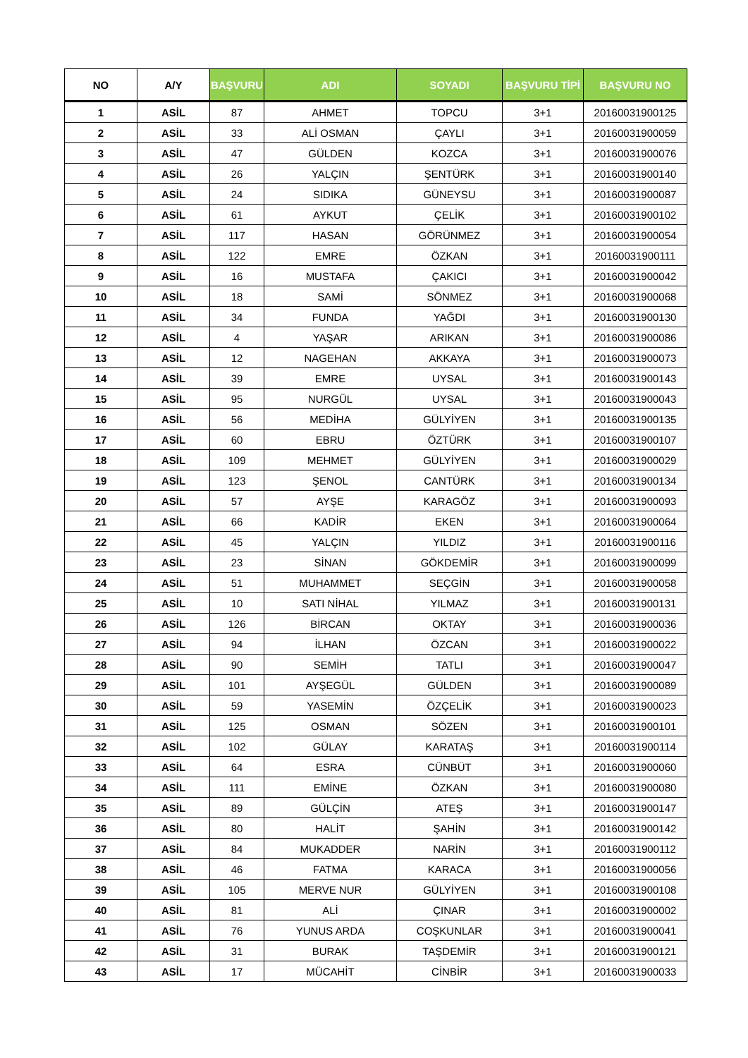| NO | A/Y | BAŞVURU | ADI | SOYADI | BAŞVURU TİPİ | BAŞVURU NO |
| --- | --- | --- | --- | --- | --- | --- |
| 1 | ASİL | 87 | AHMET | TOPCU | 3+1 | 20160031900125 |
| 2 | ASİL | 33 | ALİ OSMAN | ÇAYLI | 3+1 | 20160031900059 |
| 3 | ASİL | 47 | GÜLDEN | KOZCA | 3+1 | 20160031900076 |
| 4 | ASİL | 26 | YALÇIN | ŞENTÜRK | 3+1 | 20160031900140 |
| 5 | ASİL | 24 | SIDIKA | GÜNEYSU | 3+1 | 20160031900087 |
| 6 | ASİL | 61 | AYKUT | ÇELİK | 3+1 | 20160031900102 |
| 7 | ASİL | 117 | HASAN | GÖRÜNMEZ | 3+1 | 20160031900054 |
| 8 | ASİL | 122 | EMRE | ÖZKAN | 3+1 | 20160031900111 |
| 9 | ASİL | 16 | MUSTAFA | ÇAKICI | 3+1 | 20160031900042 |
| 10 | ASİL | 18 | SAMİ | SÖNMEZ | 3+1 | 20160031900068 |
| 11 | ASİL | 34 | FUNDA | YAĞDI | 3+1 | 20160031900130 |
| 12 | ASİL | 4 | YAŞAR | ARIKAN | 3+1 | 20160031900086 |
| 13 | ASİL | 12 | NAGEHAN | AKKAYA | 3+1 | 20160031900073 |
| 14 | ASİL | 39 | EMRE | UYSAL | 3+1 | 20160031900143 |
| 15 | ASİL | 95 | NURGÜL | UYSAL | 3+1 | 20160031900043 |
| 16 | ASİL | 56 | MEDİHA | GÜLYİYEN | 3+1 | 20160031900135 |
| 17 | ASİL | 60 | EBRU | ÖZTÜRK | 3+1 | 20160031900107 |
| 18 | ASİL | 109 | MEHMET | GÜLYİYEN | 3+1 | 20160031900029 |
| 19 | ASİL | 123 | ŞENOL | CANTÜRK | 3+1 | 20160031900134 |
| 20 | ASİL | 57 | AYŞE | KARAGÖZ | 3+1 | 20160031900093 |
| 21 | ASİL | 66 | KADİR | EKEN | 3+1 | 20160031900064 |
| 22 | ASİL | 45 | YALÇIN | YILDIZ | 3+1 | 20160031900116 |
| 23 | ASİL | 23 | SİNAN | GÖKDEMİR | 3+1 | 20160031900099 |
| 24 | ASİL | 51 | MUHAMMET | SEÇGİN | 3+1 | 20160031900058 |
| 25 | ASİL | 10 | SATI NİHAL | YILMAZ | 3+1 | 20160031900131 |
| 26 | ASİL | 126 | BİRCAN | OKTAY | 3+1 | 20160031900036 |
| 27 | ASİL | 94 | İLHAN | ÖZCAN | 3+1 | 20160031900022 |
| 28 | ASİL | 90 | SEMİH | TATLI | 3+1 | 20160031900047 |
| 29 | ASİL | 101 | AYŞEGÜL | GÜLDEN | 3+1 | 20160031900089 |
| 30 | ASİL | 59 | YASEMİN | ÖZÇELİK | 3+1 | 20160031900023 |
| 31 | ASİL | 125 | OSMAN | SÖZEN | 3+1 | 20160031900101 |
| 32 | ASİL | 102 | GÜLAY | KARATAŞ | 3+1 | 20160031900114 |
| 33 | ASİL | 64 | ESRA | CÜNBÜT | 3+1 | 20160031900060 |
| 34 | ASİL | 111 | EMİNE | ÖZKAN | 3+1 | 20160031900080 |
| 35 | ASİL | 89 | GÜLÇİN | ATEŞ | 3+1 | 20160031900147 |
| 36 | ASİL | 80 | HALİT | ŞAHİN | 3+1 | 20160031900142 |
| 37 | ASİL | 84 | MUKADDER | NARİN | 3+1 | 20160031900112 |
| 38 | ASİL | 46 | FATMA | KARACA | 3+1 | 20160031900056 |
| 39 | ASİL | 105 | MERVE NUR | GÜLYİYEN | 3+1 | 20160031900108 |
| 40 | ASİL | 81 | ALİ | ÇINAR | 3+1 | 20160031900002 |
| 41 | ASİL | 76 | YUNUS ARDA | COŞKUNLAR | 3+1 | 20160031900041 |
| 42 | ASİL | 31 | BURAK | TAŞDEMİR | 3+1 | 20160031900121 |
| 43 | ASİL | 17 | MÜCAHİT | CİNBİR | 3+1 | 20160031900033 |